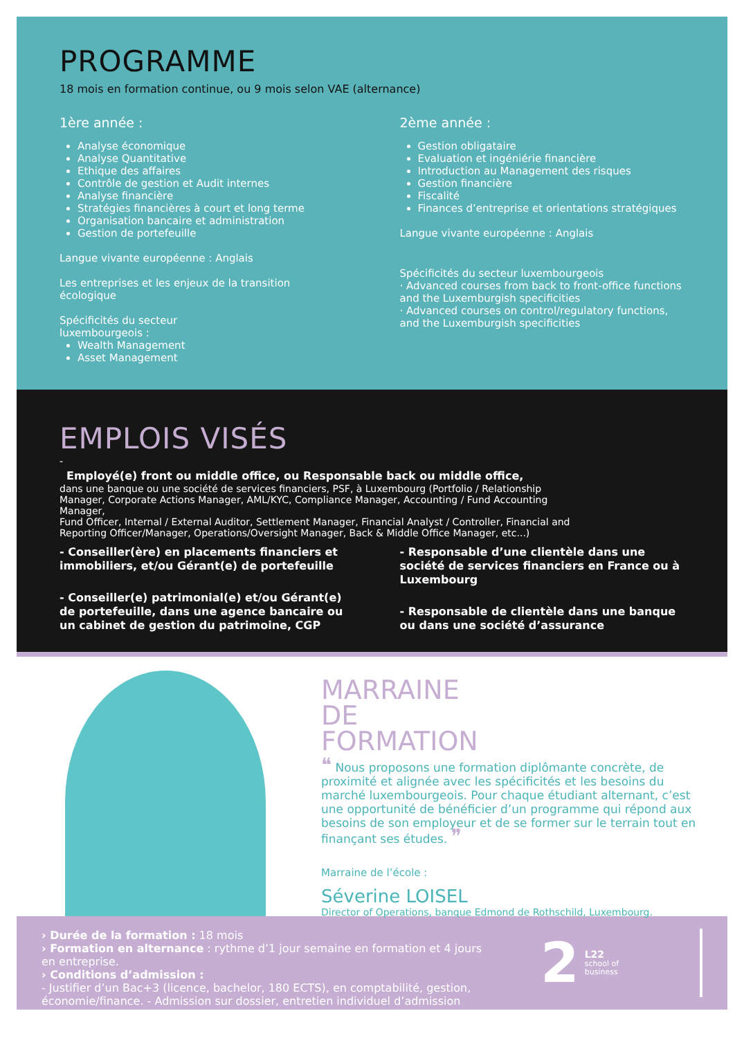PROGRAMME
18 mois en formation continue, ou 9 mois selon VAE (alternance)
1ère année :
Analyse économique
Analyse Quantitative
Ethique des affaires
Contrôle de gestion et Audit internes
Analyse financière
Stratégies financières à court et long terme
Organisation bancaire et administration
Gestion de portefeuille
Langue vivante européenne : Anglais
Les entreprises et les enjeux de la transition écologique
Spécificités du secteur
luxembourgeois :
Wealth Management
Asset Management
2ème année :
Gestion obligataire
Evaluation et ingéniérie financière
Introduction au Management des risques
Gestion financière
Fiscalité
Finances d’entreprise et orientations stratégiques
Langue vivante européenne : Anglais
Spécificités du secteur luxembourgeois
· Advanced courses from back to front-office functions and the Luxemburgish specificities
· Advanced courses on control/regulatory functions, and the Luxemburgish specificities
EMPLOIS VISÉS
-
Employé(e) front ou middle office, ou Responsable back ou middle office,
dans une banque ou une société de services financiers, PSF, à Luxembourg (Portfolio / Relationship Manager, Corporate Actions Manager, AML/KYC, Compliance Manager, Accounting / Fund Accounting Manager,
Fund Officer, Internal / External Auditor, Settlement Manager, Financial Analyst / Controller, Financial and Reporting Officer/Manager, Operations/Oversight Manager, Back & Middle Office Manager, etc...)
- Conseiller(ère) en placements financiers et immobiliers, et/ou Gérant(e) de portefeuille
- Conseiller(e) patrimonial(e) et/ou Gérant(e) de portefeuille, dans une agence bancaire ou un cabinet de gestion du patrimoine, CGP
- Responsable d’une clientèle dans une société de services financiers en France ou à Luxembourg
- Responsable de clientèle dans une banque ou dans une société d’assurance
MARRAINE
DE
FORMATION
❝ Nous proposons une formation diplômante concrète, de proximité et alignée avec les spécificités et les besoins du marché luxembourgeois. Pour chaque étudiant alternant, c’est une opportunité de bénéficier d’un programme qui répond aux besoins de son employeur et de se former sur le terrain tout en finançant ses études. ❞
Marraine de l’école :
Séverine LOISEL
Director of Operations, banque Edmond de Rothschild, Luxembourg.
› Durée de la formation : 18 mois
› Formation en alternance : rythme d’1 jour semaine en formation et 4 jours en entreprise.
› Conditions d’admission :
- Justifier d’un Bac+3 (licence, bachelor, 180 ECTS), en comptabilité, gestion, économie/finance. - Admission sur dossier, entretien individuel d’admission
2
L22
school of
business